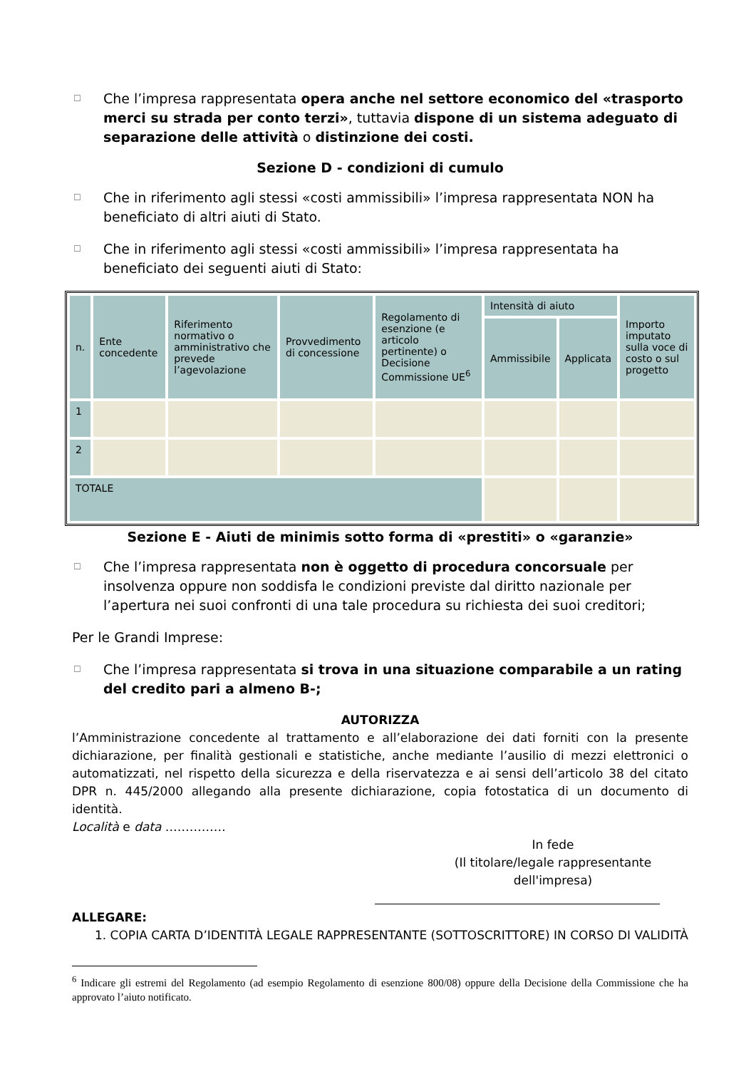☐ Che l’impresa rappresentata opera anche nel settore economico del «trasporto merci su strada per conto terzi», tuttavia dispone di un sistema adeguato di separazione delle attività o distinzione dei costi.
Sezione D - condizioni di cumulo
☐ Che in riferimento agli stessi «costi ammissibili» l’impresa rappresentata NON ha beneficiato di altri aiuti di Stato.
☐ Che in riferimento agli stessi «costi ammissibili» l’impresa rappresentata ha beneficiato dei seguenti aiuti di Stato:
| n. | Ente concedente | Riferimento normativo o amministrativo che prevede l’agevolazione | Provvedimento di concessione | Regolamento di esenzione (e articolo pertinente) o Decisione Commissione UE<sup>6</sup> | Intensità di aiuto | | Importo imputato sulla voce di costo o sul progetto |
| --- | --- | --- | --- | --- | --- | --- | --- |
| | | | | | Ammissibile | Applicata | |
| 1 | | | | | | | |
| 2 | | | | | | | |
| TOTALE | | | | | | | |
Sezione E - Aiuti de minimis sotto forma di «prestiti» o «garanzie»
☐ Che l’impresa rappresentata non è oggetto di procedura concorsuale per insolvenza oppure non soddisfa le condizioni previste dal diritto nazionale per l’apertura nei suoi confronti di una tale procedura su richiesta dei suoi creditori;
Per le Grandi Imprese:
☐ Che l’impresa rappresentata si trova in una situazione comparabile a un rating del credito pari a almeno B-;
AUTORIZZA
l’Amministrazione concedente al trattamento e all’elaborazione dei dati forniti con la presente dichiarazione, per finalità gestionali e statistiche, anche mediante l’ausilio di mezzi elettronici o automatizzati, nel rispetto della sicurezza e della riservatezza e ai sensi dell’articolo 38 del citato DPR n. 445/2000 allegando alla presente dichiarazione, copia fotostatica di un documento di identità.
Località e data ……………
In fede
(Il titolare/legale rappresentante dell'impresa)
ALLEGARE:
1. COPIA CARTA D’IDENTITÀ LEGALE RAPPRESENTANTE (SOTTOSCRITTORE) IN CORSO DI VALIDITÀ
<sup>6</sup> Indicare gli estremi del Regolamento (ad esempio Regolamento di esenzione 800/08) oppure della Decisione della Commissione che ha approvato l’aiuto notificato.